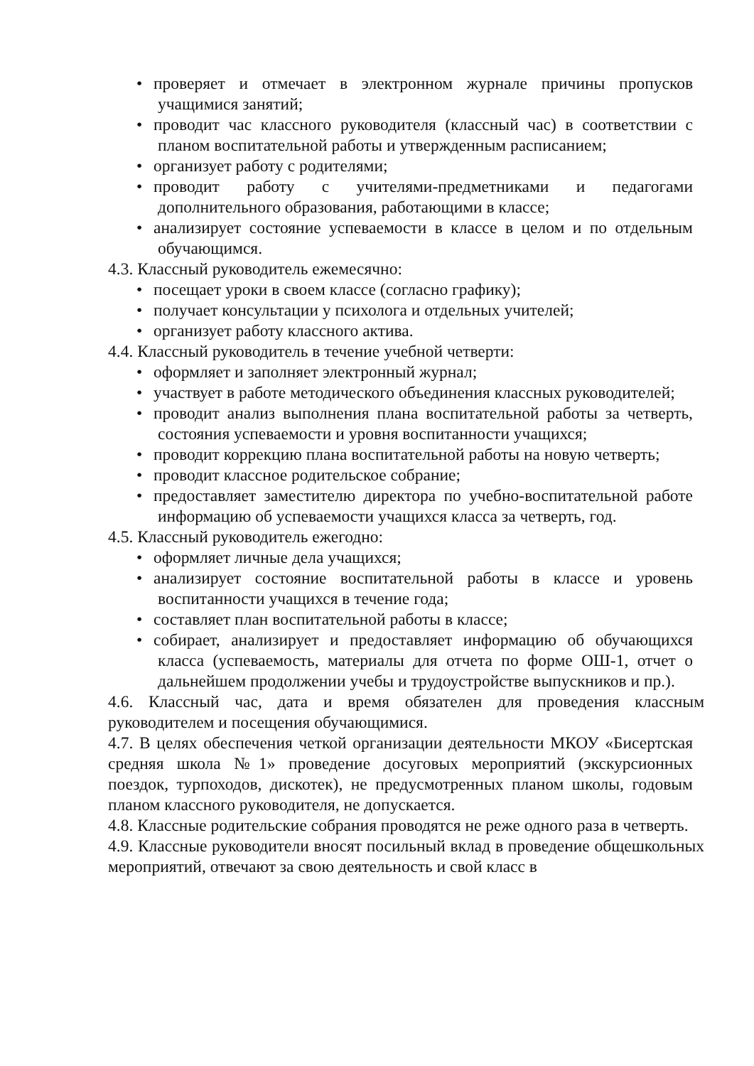• проверяет и отмечает в электронном журнале причины пропусков учащимися занятий;
• проводит час классного руководителя (классный час) в соответствии с планом воспитательной работы и утвержденным расписанием;
• организует работу с родителями;
• проводит работу с учителями-предметниками и педагогами дополнительного образования, работающими в классе;
• анализирует состояние успеваемости в классе в целом и по отдельным обучающимся.
4.3. Классный руководитель ежемесячно:
• посещает уроки в своем классе (согласно графику);
• получает консультации у психолога и отдельных учителей;
• организует работу классного актива.
4.4. Классный руководитель в течение учебной четверти:
• оформляет и заполняет электронный журнал;
• участвует в работе методического объединения классных руководителей;
• проводит анализ выполнения плана воспитательной работы за четверть, состояния успеваемости и уровня воспитанности учащихся;
• проводит коррекцию плана воспитательной работы на новую четверть;
• проводит классное родительское собрание;
• предоставляет заместителю директора по учебно-воспитательной работе информацию об успеваемости учащихся класса за четверть, год.
4.5. Классный руководитель ежегодно:
• оформляет личные дела учащихся;
• анализирует состояние воспитательной работы в классе и уровень воспитанности учащихся в течение года;
• составляет план воспитательной работы в классе;
• собирает, анализирует и предоставляет информацию об обучающихся класса (успеваемость, материалы для отчета по форме ОШ-1, отчет о дальнейшем продолжении учебы и трудоустройстве выпускников и пр.).
4.6. Классный час, дата и время обязателен для проведения классным руководителем и посещения обучающимися.
4.7. В целях обеспечения четкой организации деятельности МКОУ «Бисертская средняя школа №1» проведение досуговых мероприятий (экскурсионных поездок, турпоходов, дискотек), не предусмотренных планом школы, годовым планом классного руководителя, не допускается.
4.8. Классные родительские собрания проводятся не реже одного раза в четверть.
4.9. Классные руководители вносят посильный вклад в проведение общешкольных мероприятий, отвечают за свою деятельность и свой класс в